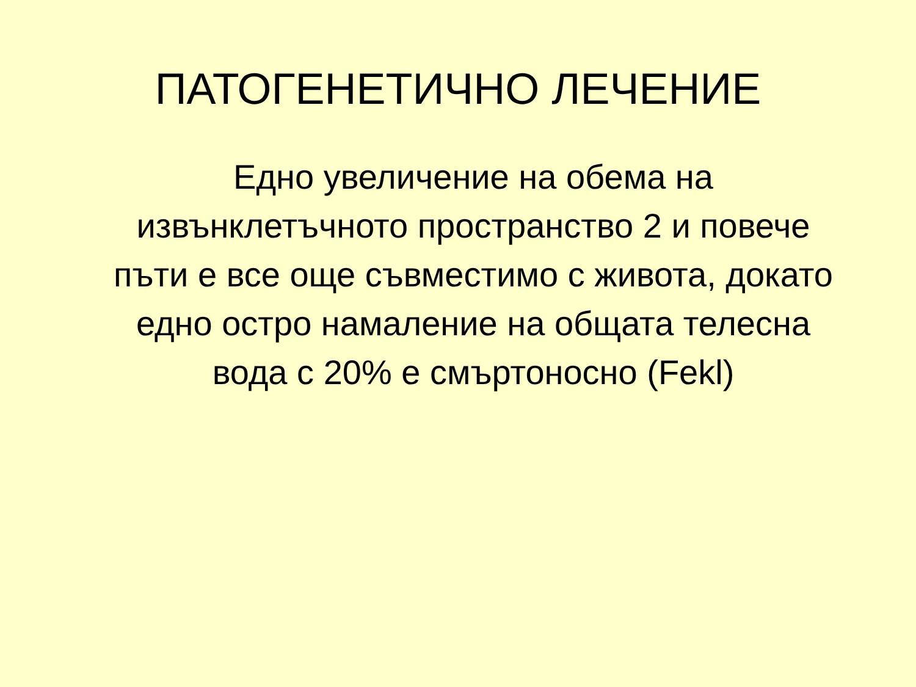ПАТОГЕНЕТИЧНО ЛЕЧЕНИЕ
Едно увеличение на обема на извънклетъчното пространство 2 и повече пъти е все още съвместимо с живота, докато едно остро намаление на общата телесна вода с 20% е смъртоносно (Fekl)